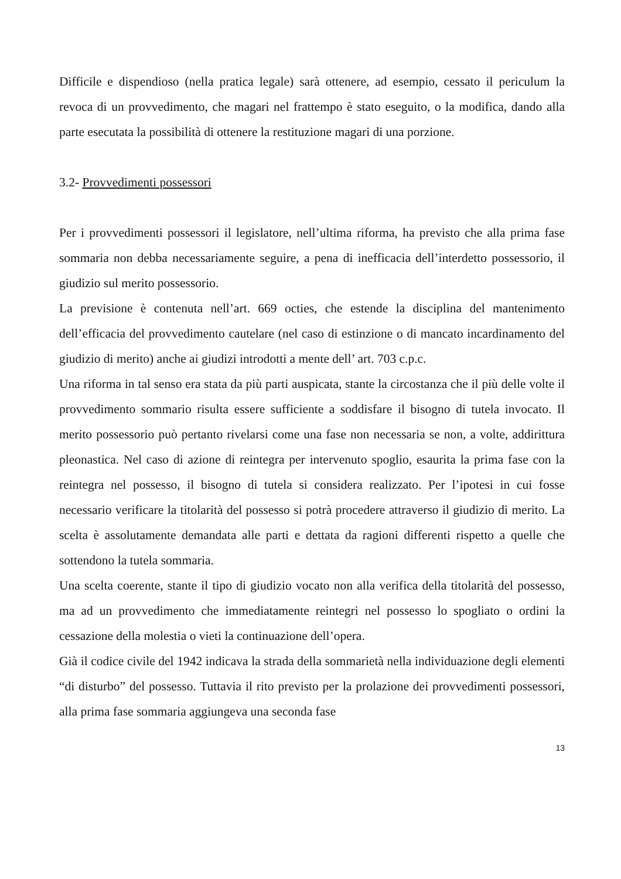Difficile e dispendioso (nella pratica legale) sarà ottenere, ad esempio, cessato il periculum la revoca di un provvedimento, che magari nel frattempo è stato eseguito, o la modifica, dando alla parte esecutata la possibilità di ottenere la restituzione magari di una porzione.
3.2- Provvedimenti possessori
Per i provvedimenti possessori il legislatore, nell’ultima riforma, ha previsto che alla prima fase sommaria non debba necessariamente seguire, a pena di inefficacia dell’interdetto possessorio, il giudizio sul merito possessorio.
La previsione è contenuta nell’art. 669 octies, che estende la disciplina del mantenimento dell’efficacia del provvedimento cautelare (nel caso di estinzione o di mancato incardinamento del giudizio di merito) anche ai giudizi introdotti a mente dell’ art. 703 c.p.c.
Una riforma in tal senso era stata da più parti auspicata, stante la circostanza che il più delle volte il provvedimento sommario risulta essere sufficiente a soddisfare il bisogno di tutela invocato. Il merito possessorio può pertanto rivelarsi come una fase non necessaria se non, a volte, addirittura pleonastica. Nel caso di azione di reintegra per intervenuto spoglio, esaurita la prima fase con la reintegra nel possesso, il bisogno di tutela si considera realizzato. Per l’ipotesi in cui fosse necessario verificare la titolarità del possesso si potrà procedere attraverso il giudizio di merito. La scelta è assolutamente demandata alle parti e dettata da ragioni differenti rispetto a quelle che sottendono la tutela sommaria.
Una scelta coerente, stante il tipo di giudizio vocato non alla verifica della titolarità del possesso, ma ad un provvedimento che immediatamente reintegri nel possesso lo spogliato o ordini la cessazione della molestia o vieti la continuazione dell’opera.
Già il codice civile del 1942 indicava la strada della sommarietà nella individuazione degli elementi “di disturbo” del possesso. Tuttavia il rito previsto per la prolazione dei provvedimenti possessori, alla prima fase sommaria aggiungeva una seconda fase
13